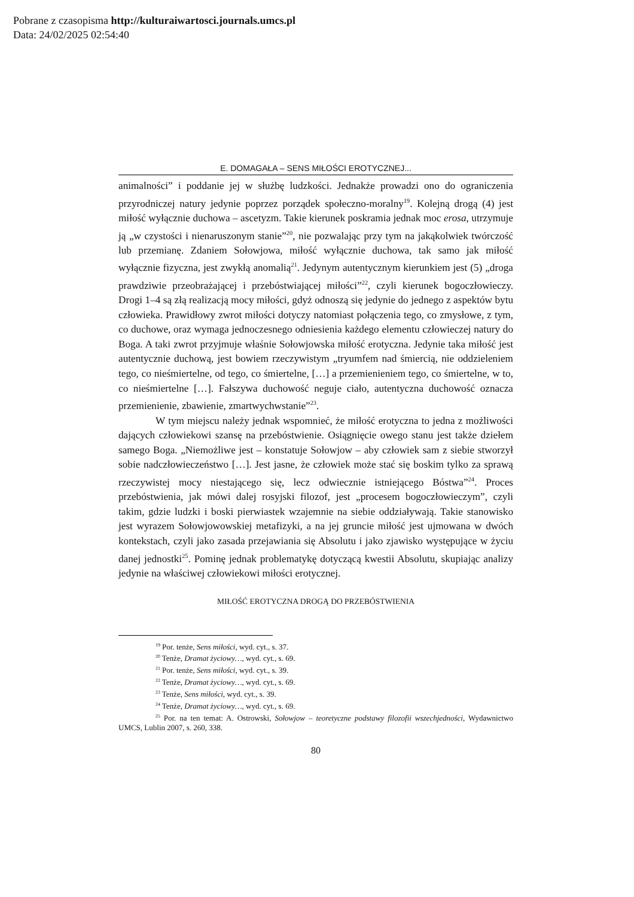Pobrane z czasopisma http://kulturaiwartosci.journals.umcs.pl
Data: 24/02/2025 02:54:40
E. DOMAGAŁA – SENS MIŁOŚCI EROTYCZNEJ...
animalności” i poddanie jej w służbę ludzkości. Jednakże prowadzi ono do ograniczenia przyrodniczej natury jedynie poprzez porządek społeczno-moralny<sup>19</sup>. Kolejną drogą (4) jest miłość wyłącznie duchowa – ascetyzm. Takie kierunek poskramia jednak moc erosa, utrzymuje ją „w czystości i nienaruszonym stanie”<sup>20</sup>, nie pozwalając przy tym na jakąkolwiek twórczość lub przemianę. Zdaniem Sołowjowa, miłość wyłącznie duchowa, tak samo jak miłość wyłącznie fizyczna, jest zwykłą anomalią<sup>21</sup>. Jedynym autentycznym kierunkiem jest (5) „droga prawdziwie przeobrażającej i przebóstwiającej miłości”<sup>22</sup>, czyli kierunek bogoczłowieczy. Drogi 1–4 są złą realizacją mocy miłości, gdyż odnoszą się jedynie do jednego z aspektów bytu człowieka. Prawidłowy zwrot miłości dotyczy natomiast połączenia tego, co zmysłowe, z tym, co duchowe, oraz wymaga jednoczesnego odniesienia każdego elementu człowieczej natury do Boga. A taki zwrot przyjmuje właśnie Sołowjowska miłość erotyczna. Jedynie taka miłość jest autentycznie duchową, jest bowiem rzeczywistym „tryumfem nad śmiercią, nie oddzieleniem tego, co nieśmiertelne, od tego, co śmiertelne, […] a przemienieniem tego, co śmiertelne, w to, co nieśmiertelne […]. Fałszywa duchowość neguje ciało, autentyczna duchowość oznacza przemienienie, zbawienie, zmartwychwstanie”<sup>23</sup>.
W tym miejscu należy jednak wspomnieć, że miłość erotyczna to jedna z możliwości dających człowiekowi szansę na przebóstwienie. Osiągnięcie owego stanu jest także dziełem samego Boga. „Niemożliwe jest – konstatuje Sołowjow – aby człowiek sam z siebie stworzył sobie nadczłowieczeństwo […]. Jest jasne, że człowiek może stać się boskim tylko za sprawą rzeczywistej mocy niestającego się, lecz odwiecznie istniejącego Bóstwa”<sup>24</sup>. Proces przebóstwienia, jak mówi dalej rosyjski filozof, jest „procesem bogoczłowieczym”, czyli takim, gdzie ludzki i boski pierwiastek wzajemnie na siebie oddziaływają. Takie stanowisko jest wyrazem Sołowjowowskiej metafizyki, a na jej gruncie miłość jest ujmowana w dwóch kontekstach, czyli jako zasada przejawiania się Absolutu i jako zjawisko występujące w życiu danej jednostki<sup>25</sup>. Pominę jednak problematykę dotyczącą kwestii Absolutu, skupiając analizy jedynie na właściwej człowiekowi miłości erotycznej.
MIŁOŚĆ EROTYCZNA DROGĄ DO PRZEBÓSTWIENIA
<sup>19</sup> Por. tenże, Sens miłości, wyd. cyt., s. 37.
<sup>20</sup> Tenże, Dramat życiowy…, wyd. cyt., s. 69.
<sup>21</sup> Por. tenże, Sens miłości, wyd. cyt., s. 39.
<sup>22</sup> Tenże, Dramat życiowy…, wyd. cyt., s. 69.
<sup>23</sup> Tenże, Sens miłości, wyd. cyt., s. 39.
<sup>24</sup> Tenże, Dramat życiowy…, wyd. cyt., s. 69.
<sup>25</sup> Por. na ten temat: A. Ostrowski, Sołowjow – teoretyczne podstawy filozofii wszechjedności, Wydawnictwo UMCS, Lublin 2007, s. 260, 338.
80